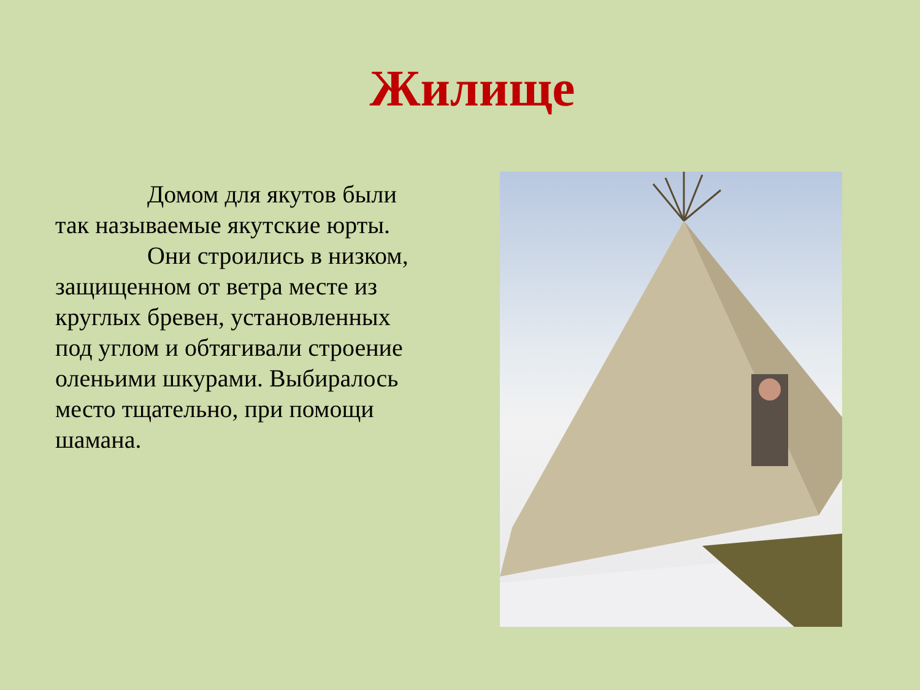Жилище
Домом для якутов были так называемые якутские юрты.
Они строились в низком, защищенном от ветра месте из круглых бревен, установленных под углом и обтягивали строение оленьими шкурами. Выбиралось место тщательно, при помощи шамана.